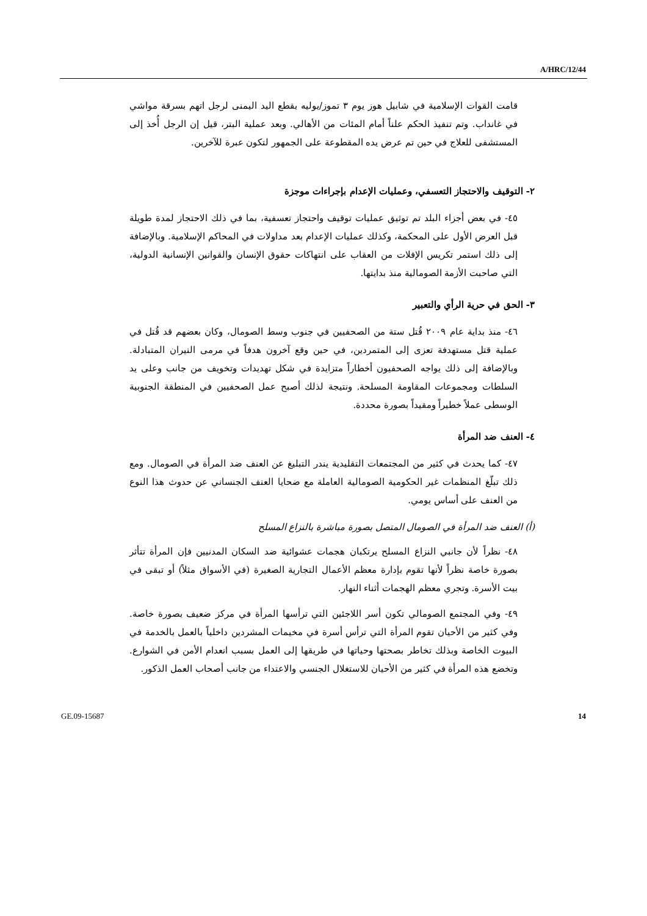A/HRC/12/44
قامت القوات الإسلامية في شابيل هوز يوم ٣ تموز/يوليه بقطع اليد اليمنى لرجل اتهم بسرقة مواشي في غانداب. وتم تنفيذ الحكم علناً أمام المئات من الأهالي. وبعد عملية البتر، قيل إن الرجل أُخذ إلى المستشفى للعلاج في حين تم عرض يده المقطوعة على الجمهور لتكون عبرة للآخرين.
٢- التوقيف والاحتجاز التعسفي، وعمليات الإعدام بإجراءات موجزة
٤٥- في بعض أجزاء البلد تم توثيق عمليات توقيف واحتجاز تعسفية، بما في ذلك الاحتجاز لمدة طويلة قبل العرض الأول على المحكمة، وكذلك عمليات الإعدام بعد مداولات في المحاكم الإسلامية. وبالإضافة إلى ذلك استمر تكريس الإفلات من العقاب على انتهاكات حقوق الإنسان والقوانين الإنسانية الدولية، التي صاحبت الأزمة الصومالية منذ بدايتها.
٣- الحق في حرية الرأي والتعبير
٤٦- منذ بداية عام ٢٠٠٩ قُتل ستة من الصحفيين في جنوب وسط الصومال، وكان بعضهم قد قُتل في عملية قتل مستهدفة تعزى إلى المتمردين، في حين وقع آخرون هدفاً في مرمى النيران المتبادلة. وبالإضافة إلى ذلك يواجه الصحفيون أخطاراً متزايدة في شكل تهديدات وتخويف من جانب وعلى يد السلطات ومجموعات المقاومة المسلحة. ونتيجة لذلك أصبح عمل الصحفيين في المنطقة الجنوبية الوسطى عملاً خطيراً ومقيداً بصورة محددة.
٤- العنف ضد المرأة
٤٧- كما يحدث في كثير من المجتمعات التقليدية يندر التبليغ عن العنف ضد المرأة في الصومال. ومع ذلك تبلّغ المنظمات غير الحكومية الصومالية العاملة مع ضحايا العنف الجنساني عن حدوث هذا النوع من العنف على أساس يومي.
(أ) العنف ضد المرأة في الصومال المتصل بصورة مباشرة بالنزاع المسلح
٤٨- نظراً لأن جانبي النزاع المسلح يرتكبان هجمات عشوائية ضد السكان المدنيين فإن المرأة تتأثر بصورة خاصة نظراً لأنها تقوم بإدارة معظم الأعمال التجارية الصغيرة (في الأسواق مثلاً) أو تبقى في بيت الأسرة. وتجري معظم الهجمات أثناء النهار.
٤٩- وفي المجتمع الصومالي تكون أسر اللاجئين التي ترأسها المرأة في مركز ضعيف بصورة خاصة. وفي كثير من الأحيان تقوم المرأة التي ترأس أسرة في مخيمات المشردين داخلياً بالعمل بالخدمة في البيوت الخاصة وبذلك تخاطر بصحتها وحياتها في طريقها إلى العمل بسبب انعدام الأمن في الشوارع. وتخضع هذه المرأة في كثير من الأحيان للاستغلال الجنسي والاعتداء من جانب أصحاب العمل الذكور.
GE.09-15687 14